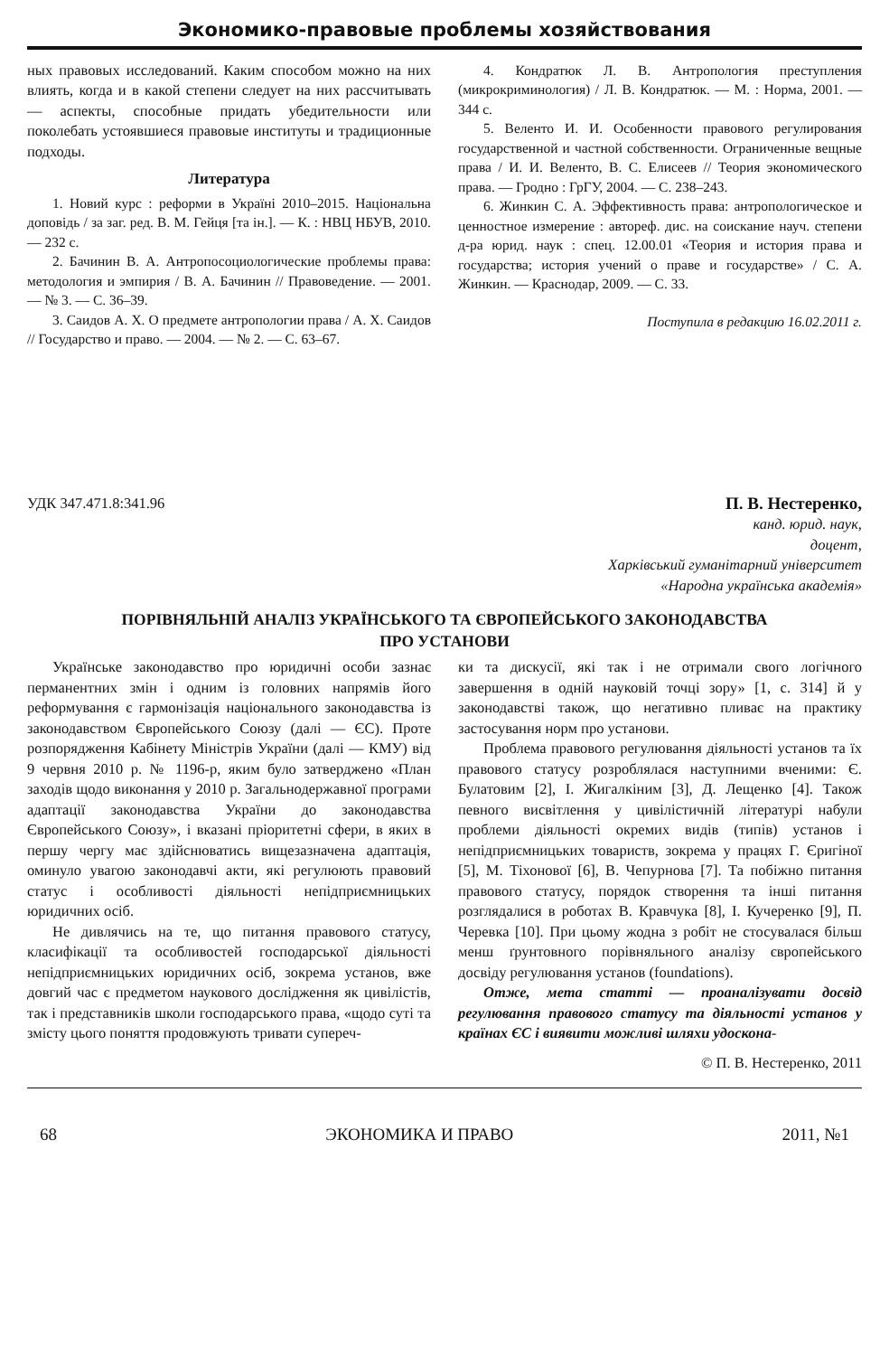Экономико-правовые проблемы хозяйствования
ных правовых исследований. Каким способом можно на них влиять, когда и в какой степени следует на них рассчитывать — аспекты, способные придать убедительности или поколебать устоявшиеся правовые институты и традиционные подходы.
Литература
1. Новий курс : реформи в Україні 2010–2015. Національна доповідь / за заг. ред. В. М. Гейця [та ін.]. — К. : НВЦ НБУВ, 2010. — 232 с.
2. Бачинин В. А. Антропосоциологические проблемы права: методология и эмпирия / В. А. Бачинин // Правоведение. — 2001. — № 3. — С. 36–39.
3. Саидов А. Х. О предмете антропологии права / А. Х. Саидов // Государство и право. — 2004. — № 2. — С. 63–67.
4. Кондратюк Л. В. Антропология преступления (микрокриминология) / Л. В. Кондратюк. — М. : Норма, 2001. — 344 с.
5. Веленто И. И. Особенности правового регулирования государственной и частной собственности. Ограниченные вещные права / И. И. Веленто, В. С. Елисеев // Теория экономического права. — Гродно : ГрГУ, 2004. — С. 238–243.
6. Жинкин С. А. Эффективность права: антропологическое и ценностное измерение : автореф. дис. на соискание науч. степени д-ра юрид. наук : спец. 12.00.01 «Теория и история права и государства; история учений о праве и государстве» / С. А. Жинкин. — Краснодар, 2009. — С. 33.
Поступила в редакцию 16.02.2011 г.
УДК 347.471.8:341.96
П. В. Нестеренко,
канд. юрид. наук,
доцент,
Харківський гуманітарний університет
«Народна українська академія»
ПОРІВНЯЛЬНІЙ АНАЛІЗ УКРАЇНСЬКОГО ТА ЄВРОПЕЙСЬКОГО ЗАКОНОДАВСТВА
ПРО УСТАНОВИ
Українське законодавство про юридичні особи зазнає перманентних змін і одним із головних напрямів його реформування є гармонізація національного законодавства із законодавством Європейського Союзу (далі — ЄС). Проте розпорядження Кабінету Міністрів України (далі — КМУ) від 9 червня 2010 р. № 1196-р, яким було затверджено «План заходів щодо виконання у 2010 р. Загальнодержавної програми адаптації законодавства України до законодавства Європейського Союзу», і вказані пріоритетні сфери, в яких в першу чергу має здійснюватись вищезазначена адаптація, оминуло увагою законодавчі акти, які регулюють правовий статус і особливості діяльності непідприємницьких юридичних осіб.
Не дивлячись на те, що питання правового статусу, класифікації та особливостей господарської діяльності непідприємницьких юридичних осіб, зокрема установ, вже довгий час є предметом наукового дослідження як цивілістів, так і представників школи господарського права, «щодо суті та змісту цього поняття продовжують тривати супереч-
ки та дискусії, які так і не отримали свого логічного завершення в одній науковій точці зору» [1, с. 314] й у законодавстві також, що негативно пливає на практику застосування норм про установи.
Проблема правового регулювання діяльності установ та їх правового статусу розроблялася наступними вченими: Є. Булатовим [2], І. Жигалкіним [3], Д. Лещенко [4]. Також певного висвітлення у цивілістичній літературі набули проблеми діяльності окремих видів (типів) установ і непідприємницьких товариств, зокрема у працях Г. Єригіної [5], М. Тіхонової [6], В. Чепурнова [7]. Та побіжно питання правового статусу, порядок створення та інші питання розглядалися в роботах В. Кравчука [8], І. Кучеренко [9], П. Черевка [10]. При цьому жодна з робіт не стосувалася більш менш ґрунтовного порівняльного аналізу європейського досвіду регулювання установ (foundations).
Отже, мета статті — проаналізувати досвід регулювання правового статусу та діяльності установ у країнах ЄС і виявити можливі шляхи удоскона-
© П. В. Нестеренко, 2011
68 ЭКОНОМИКА И ПРАВО 2011, №1